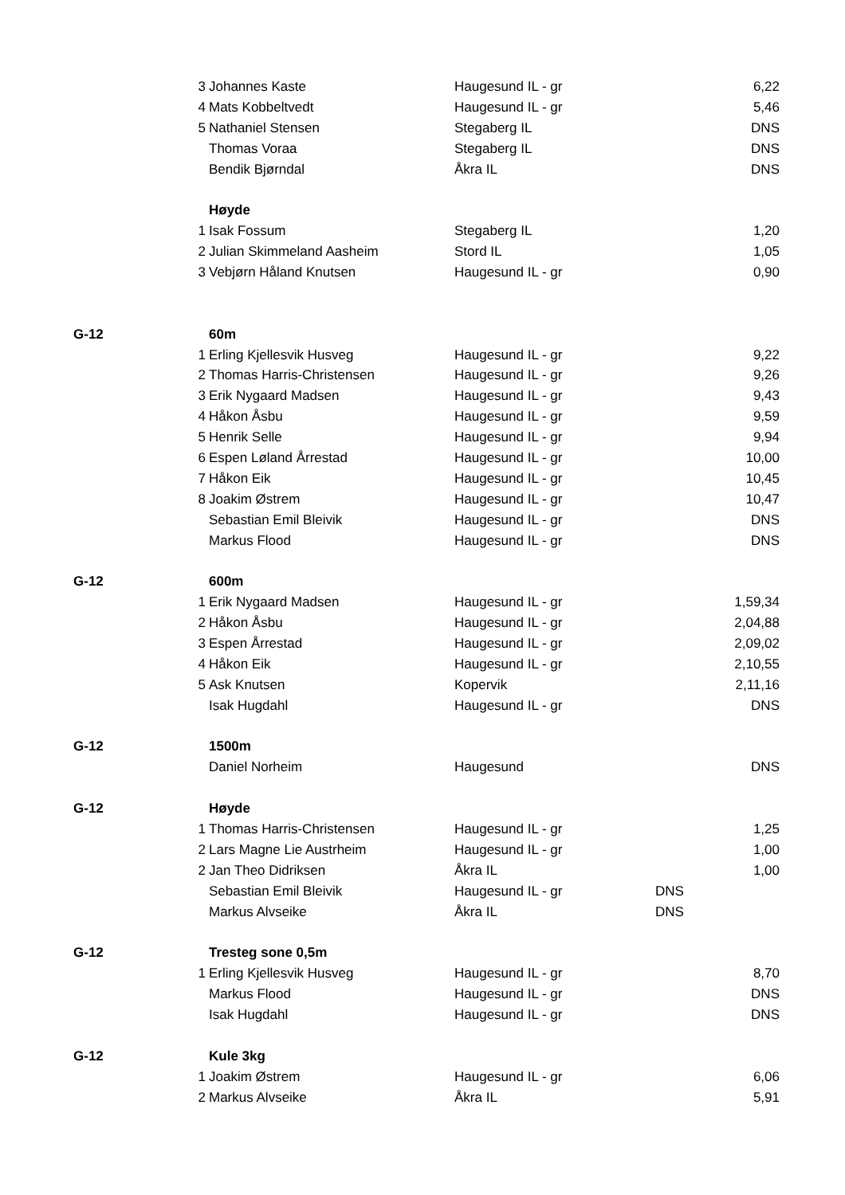| | 3 | Johannes Kaste | Haugesund IL - gr | | 6,22 |
| | 4 | Mats Kobbeltvedt | Haugesund IL - gr | | 5,46 |
| | 5 | Nathaniel Stensen | Stegaberg IL | | DNS |
| | | Thomas Voraa | Stegaberg IL | | DNS |
| | | Bendik Bjørndal | Åkra IL | | DNS |
| | | Høyde | | | |
| | 1 | Isak Fossum | Stegaberg IL | | 1,20 |
| | 2 | Julian Skimmeland Aasheim | Stord IL | | 1,05 |
| | 3 | Vebjørn Håland Knutsen | Haugesund IL - gr | | 0,90 |
| G-12 | | 60m | | | |
| | 1 | Erling Kjellesvik Husveg | Haugesund IL - gr | | 9,22 |
| | 2 | Thomas Harris-Christensen | Haugesund IL - gr | | 9,26 |
| | 3 | Erik Nygaard Madsen | Haugesund IL - gr | | 9,43 |
| | 4 | Håkon Åsbu | Haugesund IL - gr | | 9,59 |
| | 5 | Henrik Selle | Haugesund IL - gr | | 9,94 |
| | 6 | Espen Løland Årrestad | Haugesund IL - gr | | 10,00 |
| | 7 | Håkon Eik | Haugesund IL - gr | | 10,45 |
| | 8 | Joakim Østrem | Haugesund IL - gr | | 10,47 |
| | | Sebastian Emil Bleivik | Haugesund IL - gr | | DNS |
| | | Markus Flood | Haugesund IL - gr | | DNS |
| G-12 | | 600m | | | |
| | 1 | Erik Nygaard Madsen | Haugesund IL - gr | | 1,59,34 |
| | 2 | Håkon Åsbu | Haugesund IL - gr | | 2,04,88 |
| | 3 | Espen Årrestad | Haugesund IL - gr | | 2,09,02 |
| | 4 | Håkon Eik | Haugesund IL - gr | | 2,10,55 |
| | 5 | Ask Knutsen | Kopervik | | 2,11,16 |
| | | Isak Hugdahl | Haugesund IL - gr | | DNS |
| G-12 | | 1500m | | | |
| | | Daniel Norheim | Haugesund | | DNS |
| G-12 | | Høyde | | | |
| | 1 | Thomas Harris-Christensen | Haugesund IL - gr | | 1,25 |
| | 2 | Lars Magne Lie Austrheim | Haugesund IL - gr | | 1,00 |
| | 2 | Jan Theo Didriksen | Åkra IL | | 1,00 |
| | | Sebastian Emil Bleivik | Haugesund IL - gr | DNS | |
| | | Markus Alvseike | Åkra IL | DNS | |
| G-12 | | Tresteg sone 0,5m | | | |
| | 1 | Erling Kjellesvik Husveg | Haugesund IL - gr | | 8,70 |
| | | Markus Flood | Haugesund IL - gr | | DNS |
| | | Isak Hugdahl | Haugesund IL - gr | | DNS |
| G-12 | | Kule 3kg | | | |
| | 1 | Joakim Østrem | Haugesund IL - gr | | 6,06 |
| | 2 | Markus Alvseike | Åkra IL | | 5,91 |